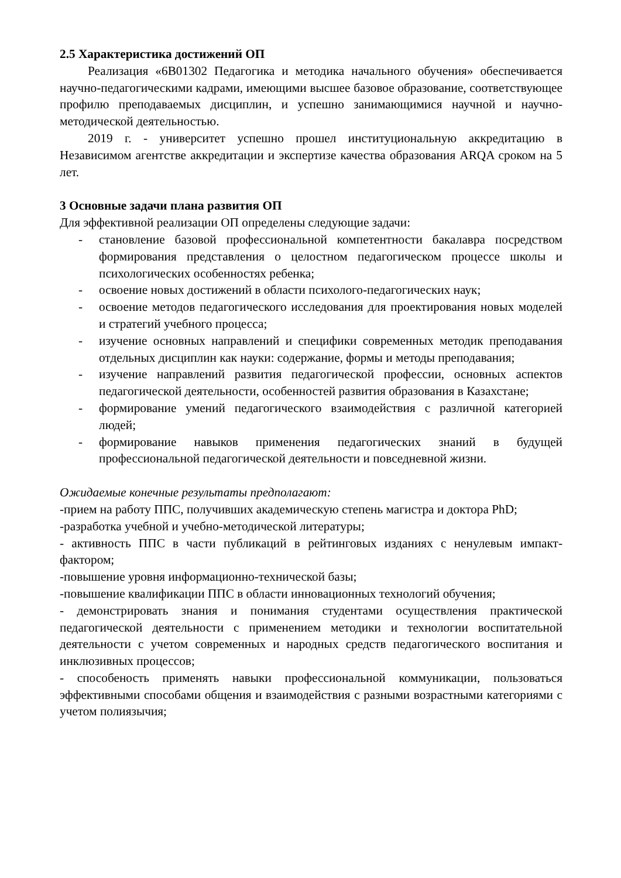2.5 Характеристика достижений ОП
Реализация «6В01302 Педагогика и методика начального обучения» обеспечивается научно-педагогическими кадрами, имеющими высшее базовое образование, соответствующее профилю преподаваемых дисциплин, и успешно занимающимися научной и научно-методической деятельностью.
2019 г. - университет успешно прошел институциональную аккредитацию в Независимом агентстве аккредитации и экспертизе качества образования ARQA сроком на 5 лет.
3 Основные задачи плана развития ОП
Для эффективной реализации ОП определены следующие задачи:
- становление базовой профессиональной компетентности бакалавра посредством формирования представления о целостном педагогическом процессе школы и психологических особенностях ребенка;
- освоение новых достижений в области психолого-педагогических наук;
- освоение методов педагогического исследования для проектирования новых моделей и стратегий учебного процесса;
- изучение основных направлений и специфики современных методик преподавания отдельных дисциплин как науки: содержание, формы и методы преподавания;
- изучение направлений развития педагогической профессии, основных аспектов педагогической деятельности, особенностей развития образования в Казахстане;
- формирование умений педагогического взаимодействия с различной категорией людей;
- формирование навыков применения педагогических знаний в будущей профессиональной педагогической деятельности и повседневной жизни.
Ожидаемые конечные результаты предполагают:
-прием на работу ППС, получивших академическую степень магистра и доктора PhD;
-разработка учебной и учебно-методической литературы;
- активность ППС в части публикаций в рейтинговых изданиях с ненулевым импакт-фактором;
-повышение уровня информационно-технической базы;
-повышение квалификации ППС в области инновационных технологий обучения;
- демонстрировать знания и понимания студентами осуществления практической педагогической деятельности с применением методики и технологии воспитательной деятельности с учетом современных и народных средств педагогического воспитания и инклюзивных процессов;
- способеность применять навыки профессиональной коммуникации, пользоваться эффективными способами общения и взаимодействия с разными возрастными категориями с учетом полиязычия;